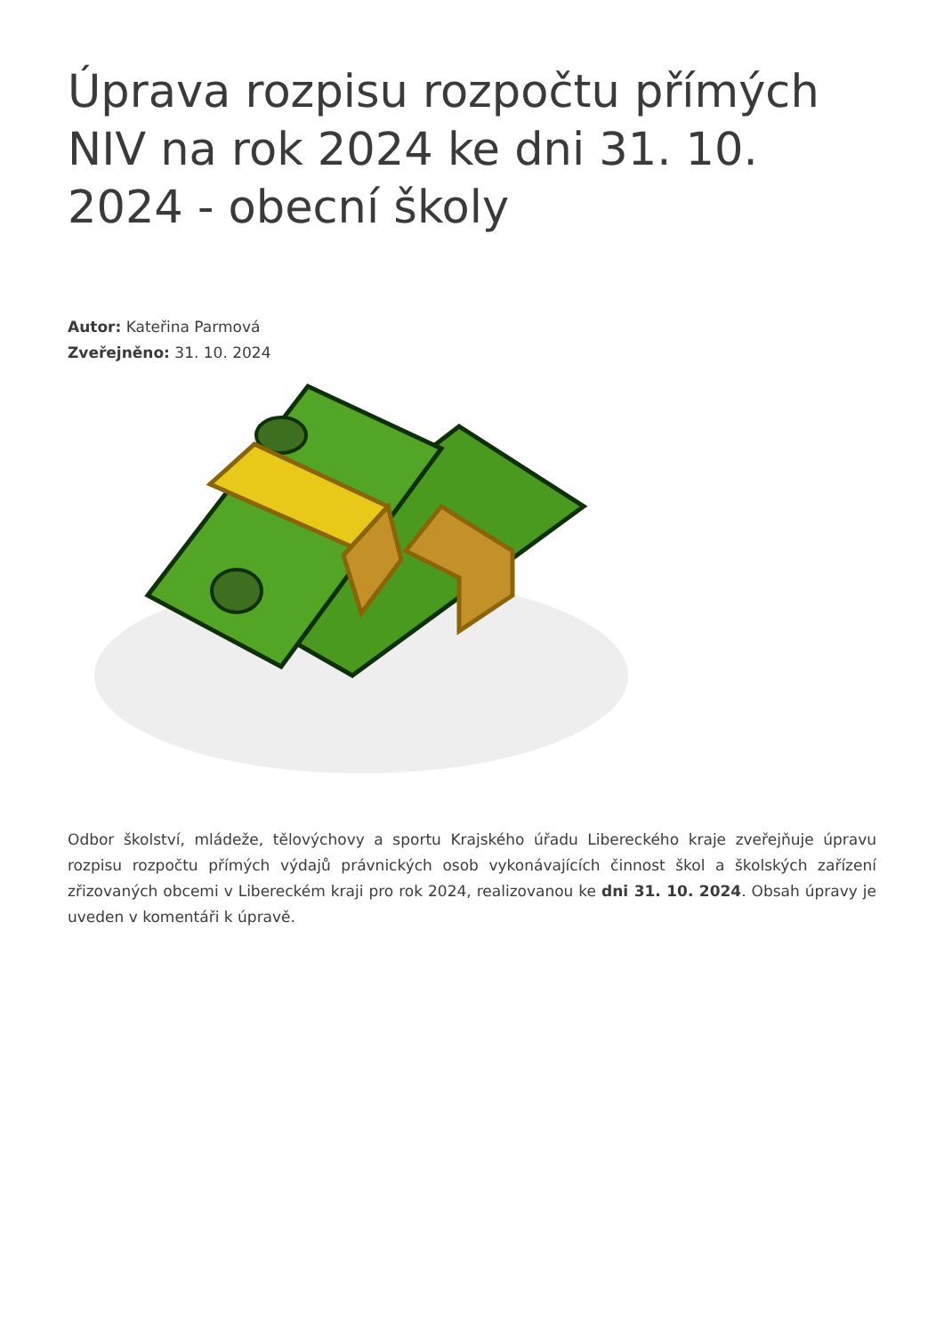Úprava rozpisu rozpočtu přímých NIV na rok 2024 ke dni 31. 10. 2024 - obecní školy
Autor: Kateřina Parmová
Zveřejněno: 31. 10. 2024
Odbor školství, mládeže, tělovýchovy a sportu Krajského úřadu Libereckého kraje zveřejňuje úpravu rozpisu rozpočtu přímých výdajů právnických osob vykonávajících činnost škol a školských zařízení zřizovaných obcemi v Libereckém kraji pro rok 2024, realizovanou ke dni 31. 10. 2024. Obsah úpravy je uveden v komentáři k úpravě.